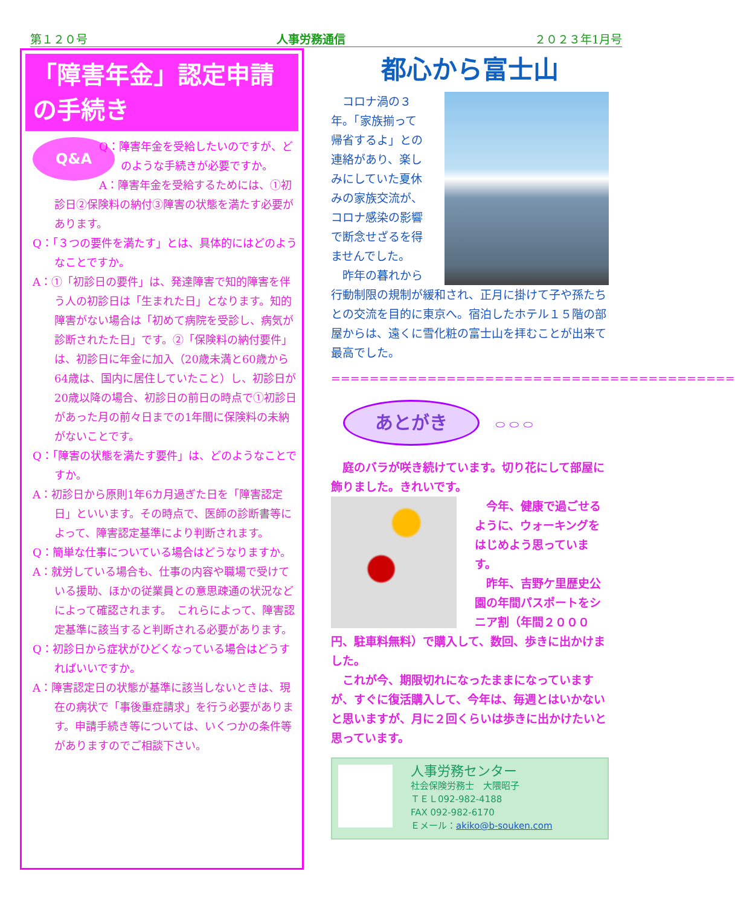第１２０号 人事労務通信 ２０２３年1月号
「障害年金」認定申請の手続き
Q&A
Q：障害年金を受給したいのですが、どのような手続きが必要ですか。
A：障害年金を受給するためには、①初診日②保険料の納付③障害の状態を満たす必要があります。
Q：「３つの要件を満たす」とは、具体的にはどのようなことですか。
A：①「初診日の要件」は、発達障害で知的障害を伴う人の初診日は「生まれた日」となります。知的障害がない場合は「初めて病院を受診し、病気が診断されたた日」です。②「保険料の納付要件」は、初診日に年金に加入（20歳未満と60歳から64歳は、国内に居住していたこと）し、初診日が20歳以降の場合、初診日の前日の時点で①初診日があった月の前々日までの1年間に保険料の未納がないことです。
Q：「障害の状態を満たす要件」は、どのようなことですか。
A：初診日から原則1年6カ月過ぎた日を「障害認定日」といいます。その時点で、医師の診断書等によって、障害認定基準により判断されます。
Q：簡単な仕事についている場合はどうなりますか。
A：就労している場合も、仕事の内容や職場で受けている援助、ほかの従業員との意思疎通の状況などによって確認されます。　これらによって、障害認定基準に該当すると判断される必要があります。
Q：初診日から症状がひどくなっている場合はどうすればいいですか。
A：障害認定日の状態が基準に該当しないときは、現在の病状で「事後重症請求」を行う必要があります。申請手続き等については、いくつかの条件等がありますのでご相談下さい。
都心から富士山
コロナ渦の３年。「家族揃って帰省するよ」との連絡があり、楽しみにしていた夏休みの家族交流が、コロナ感染の影響で断念せざるを得ませんでした。
昨年の暮れから行動制限の規制が緩和され、正月に掛けて子や孫たちとの交流を目的に東京へ。宿泊したホテル１５階の部屋からは、遠くに雪化粧の富士山を拝むことが出来て最高でした。
==========================================
あとがき ⬭ ⬭ ⬭
庭のバラが咲き続けています。切り花にして部屋に飾りました。きれいです。
今年、健康で過ごせるように、ウォーキングをはじめよう思っています。
昨年、吉野ケ里歴史公園の年間パスポートをシニア割（年間２０００円、駐車料無料）で購入して、数回、歩きに出かけました。
これが今、期限切れになったままになっていますが、すぐに復活購入して、今年は、毎週とはいかないと思いますが、月に２回くらいは歩きに出かけたいと思っています。
人事労務センター
社会保険労務士　大隈昭子
ＴＥＬ092-982-4188
FAX 092-982-6170
Ｅメール：akiko@b-souken.com